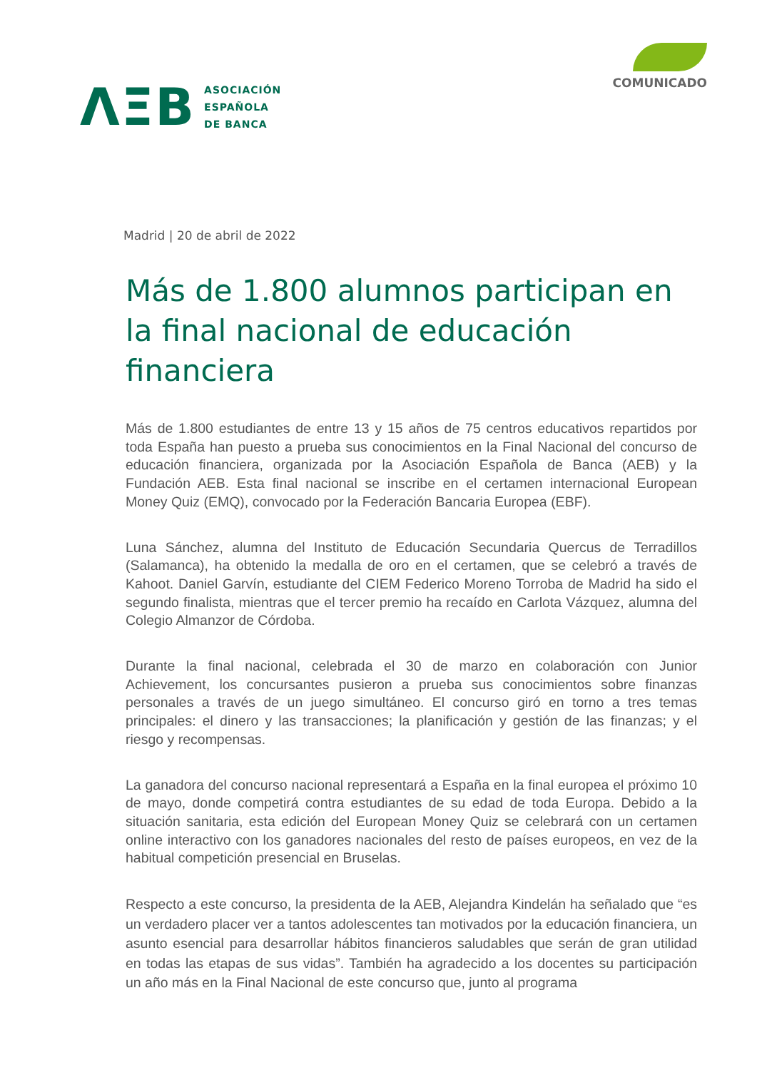ΛΞB
ASOCIACIÓN
ESPAÑOLA
DE BANCA
COMUNICADO
Madrid | 20 de abril de 2022
Más de 1.800 alumnos participan en la final nacional de educación financiera
Más de 1.800 estudiantes de entre 13 y 15 años de 75 centros educativos repartidos por toda España han puesto a prueba sus conocimientos en la Final Nacional del concurso de educación financiera, organizada por la Asociación Española de Banca (AEB) y la Fundación AEB. Esta final nacional se inscribe en el certamen internacional European Money Quiz (EMQ), convocado por la Federación Bancaria Europea (EBF).
Luna Sánchez, alumna del Instituto de Educación Secundaria Quercus de Terradillos (Salamanca), ha obtenido la medalla de oro en el certamen, que se celebró a través de Kahoot. Daniel Garvín, estudiante del CIEM Federico Moreno Torroba de Madrid ha sido el segundo finalista, mientras que el tercer premio ha recaído en Carlota Vázquez, alumna del Colegio Almanzor de Córdoba.
Durante la final nacional, celebrada el 30 de marzo en colaboración con Junior Achievement, los concursantes pusieron a prueba sus conocimientos sobre finanzas personales a través de un juego simultáneo. El concurso giró en torno a tres temas principales: el dinero y las transacciones; la planificación y gestión de las finanzas; y el riesgo y recompensas.
La ganadora del concurso nacional representará a España en la final europea el próximo 10 de mayo, donde competirá contra estudiantes de su edad de toda Europa. Debido a la situación sanitaria, esta edición del European Money Quiz se celebrará con un certamen online interactivo con los ganadores nacionales del resto de países europeos, en vez de la habitual competición presencial en Bruselas.
Respecto a este concurso, la presidenta de la AEB, Alejandra Kindelán ha señalado que “es un verdadero placer ver a tantos adolescentes tan motivados por la educación financiera, un asunto esencial para desarrollar hábitos financieros saludables que serán de gran utilidad en todas las etapas de sus vidas”. También ha agradecido a los docentes su participación un año más en la Final Nacional de este concurso que, junto al programa